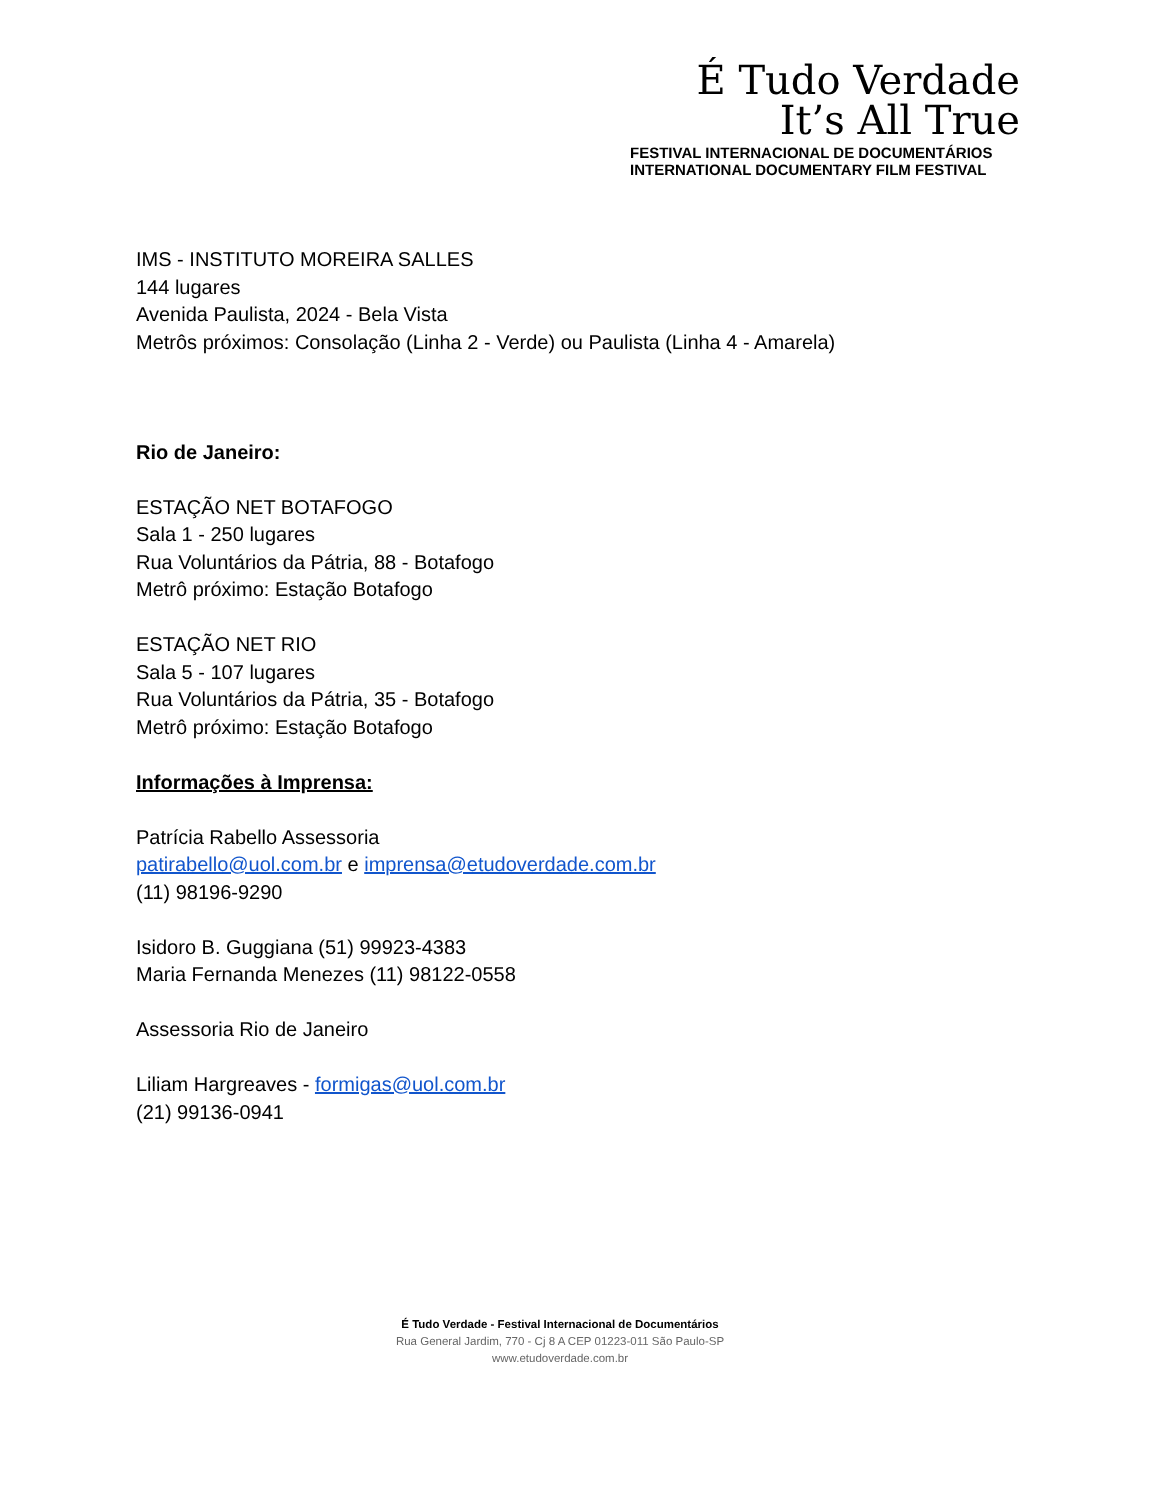É Tudo Verdade
It’s All True
FESTIVAL INTERNACIONAL DE DOCUMENTÁRIOS
INTERNATIONAL DOCUMENTARY FILM FESTIVAL
IMS - INSTITUTO MOREIRA SALLES
144 lugares
Avenida Paulista, 2024 - Bela Vista
Metrôs próximos: Consolação (Linha 2 - Verde) ou Paulista (Linha 4 - Amarela)
Rio de Janeiro:
ESTAÇÃO NET BOTAFOGO
Sala 1 - 250 lugares
Rua Voluntários da Pátria, 88 - Botafogo
Metrô próximo: Estação Botafogo
ESTAÇÃO NET RIO
Sala 5 - 107 lugares
Rua Voluntários da Pátria, 35 - Botafogo
Metrô próximo: Estação Botafogo
Informações à Imprensa:
Patrícia Rabello Assessoria
patirabello@uol.com.br e imprensa@etudoverdade.com.br
(11) 98196-9290
Isidoro B. Guggiana (51) 99923-4383
Maria Fernanda Menezes (11) 98122-0558
Assessoria Rio de Janeiro
Liliam Hargreaves - formigas@uol.com.br
(21) 99136-0941
É Tudo Verdade - Festival Internacional de Documentários
Rua General Jardim, 770 - Cj 8 A CEP 01223-011 São Paulo-SP
www.etudoverdade.com.br